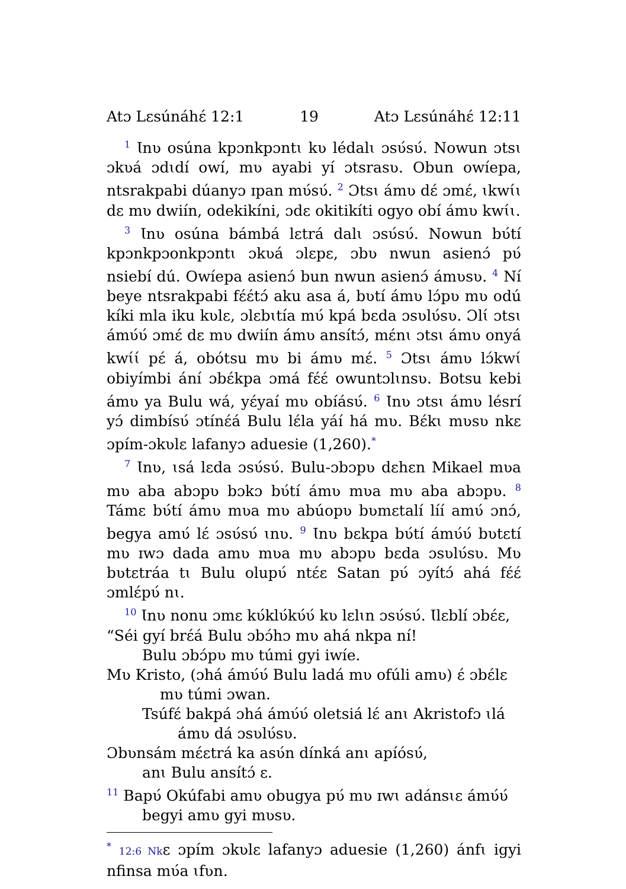Atɔ Lɛsúnáhɛ́ 12:1 19 Atɔ Lɛsúnáhɛ́ 12:11
<sup>1</sup> Ɩnʋ osúna kpɔnkpɔntɩ kʋ lédalɩ ɔsʋ́sʋ́. Nowun ɔtsɩ ɔkʋá ɔdɩdí owí, mʋ ayabi yí ɔtsrasʋ. Obun owíepa, ntsrakpabi dúanyɔ ɪpan mʋ́sʋ́. <sup>2</sup> Ɔtsɩ ámʋ dɛ́ ɔmɛ́, ɩkwɩ́ɩ dɛ mʋ dwiín, odekikíni, ɔdɛ okitikíti ogyo obí ámʋ kwɩ́ɩ.
<sup>3</sup> Ɩnʋ osúna bámbá lɛtrá dalɩ ɔsʋ́sʋ́. Nowun bʋ́tí kpɔnkpɔonkpɔntɩ ɔkʋá ɔlɛpɛ, ɔbʋ nwun asienɔ́ pʋ́ nsiebí dú. Owíepa asienɔ́ bun nwun asienɔ́ ámʋsʋ. <sup>4</sup> Ní beye ntsrakpabi fɛ́ɛ́tɔ́ aku asa á, bʋtí ámʋ lɔ́pʋ mʋ odú kíki mla iku kʋlɛ, ɔlɛbɩtía mʋ́ kpá bɛda ɔsʋlʋ́sʋ. Ɔlɩ́ ɔtsɩ ámʋ́ʋ́ ɔmɛ́ dɛ mʋ dwiín ámʋ ansítɔ́, mɛ́nɩ ɔtsɩ ámʋ onyá kwɩ́ɩ́ pɛ́ á, obótsu mʋ bi ámʋ mɛ́. <sup>5</sup> Ɔtsɩ ámʋ lɔ́kwɩ́ obiyímbi ání ɔbɛ́kpa ɔmá fɛ́ɛ́ owuntɔlɩnsʋ. Botsu kebi ámʋ ya Bulu wá, yɛ́yaí mʋ obíásʋ́. <sup>6</sup> Ɩnʋ ɔtsɩ ámʋ lésrí yɔ́ dimbísʋ́ ɔtínɛ́á Bulu lɛ́la yáí há mʋ. Bɛ́kɩ mʋsʋ nkɛ ɔpím-ɔkʋlɛ lafanyɔ aduesie (1,260).<sup>*</sup>
<sup>7</sup> Ɩnʋ, ɩsá lɛda ɔsʋ́sʋ́. Bulu-ɔbɔpʋ dɛhɛn Mikael mʋa mʋ aba abɔpʋ bɔkɔ bʋ́tí ámʋ mʋa mʋ aba abɔpʋ. <sup>8</sup> Támɛ bʋ́tí ámʋ mʋa mʋ abúopʋ bʋmɛtalí líí amʋ́ ɔnɔ́, begya amʋ́ lɛ́ ɔsʋ́sʋ́ ɩnʋ. <sup>9</sup> Ɩnʋ bɛkpa bʋ́tí ámʋ́ʋ́ bʋtɛtí mʋ ɪwɔ dada amʋ mʋa mʋ abɔpʋ bɛda ɔsʋlʋ́sʋ. Mʋ bʋtɛtráa tɩ Bulu olupʋ́ ntɛ́ɛ Satan pʋ́ ɔyítɔ́ ahá fɛ́ɛ́ ɔmlɛ́pʋ́ nɩ.
<sup>10</sup> Ɩnʋ nonu ɔmɛ kʋ́klʋ́kʋ́ʋ́ kʋ lɛlɩn ɔsʋ́sʋ́. Ɩlɛblí ɔbɛ́ɛ,
“Séi gyí brɛ́á Bulu ɔbɔ́hɔ mʋ ahá nkpa ní!
Bulu ɔbɔ́pʋ mʋ túmi gyi iwíe.
Mʋ Kristo, (ɔhá ámʋ́ʋ́ Bulu ladá mʋ ofúli amʋ) ɛ́ ɔbɛ́lɛ mʋ túmi ɔwan.
Tsúfɛ́ bakpá ɔhá ámʋ́ʋ́ oletsiá lɛ́ anɩ Akristofɔ ɩlá ámʋ dá ɔsʋlʋ́sʋ.
Ɔbʋnsám mɛ́ɛtrá ka asʋ́n dínká anɩ apíósʋ́,
anɩ Bulu ansítɔ́ ɛ.
<sup>11</sup> Bapʋ́ Okúfabi amʋ obugya pʋ́ mʋ ɪwɩ adánsɩɛ ámʋ́ʋ́
begyi amʋ gyi mʋsʋ.
<sup>*</sup> 12:6 Nkɛ ɔpím ɔkʋlɛ lafanyɔ aduesie (1,260) ánfɩ igyi nfinsa mʋ́a ɩfʋn.